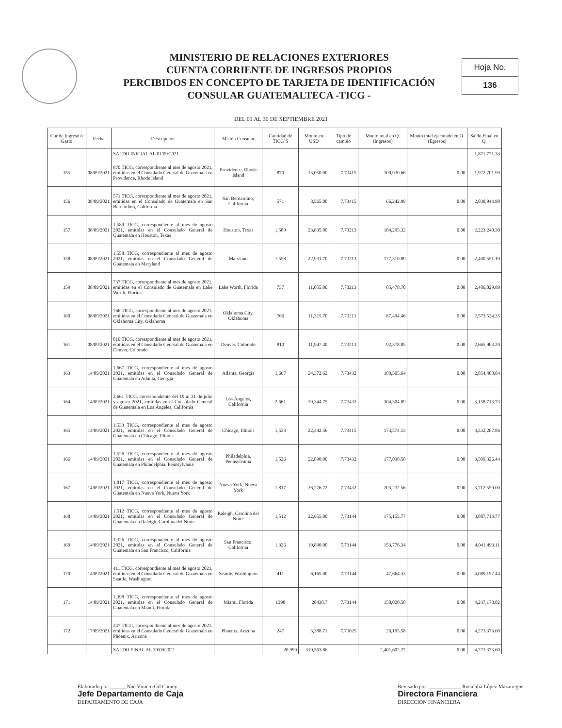MINISTERIO DE RELACIONES EXTERIORES
CUENTA CORRIENTE DE INGRESOS PROPIOS
PERCIBIDOS EN CONCEPTO DE TARJETA DE IDENTIFICACIÓN
CONSULAR GUATEMALTECA -TICG -
Hoja No.
136
DEL 01 AL 30 DE SEPTIEMBRE 2021
| Cur de Ingreso ó Gasto | Fecha | Descripción | Misión Consular | Cantidad de TICG´S | Monto en USD | Tipo de cambio | Monto total en Q. (Ingresos) | Monto total ejecutado en Q. (Egresos) | Saldo Final en Q. |
| --- | --- | --- | --- | --- | --- | --- | --- | --- | --- |
| | | SALDO INICIAL AL 01/09/2021 | | | | | | | 1,871,771.33 |
| 155 | 08/09/2021 | 870 TICG, correspondiente al mes de agosto 2021, emitidas en el Consulado General de Guatemala en Providence, Rhode Island | Providence, Rhode Island | 870 | 13,050.00 | 7.73415 | 100,930.66 | 0.00 | 1,972,701.99 |
| 156 | 08/09/2021 | 571 TICG, correspondiente al mes de agosto 2021, emitidas en el Consulado de Guatemala en San Bernardino, California | San Bernardino, California | 571 | 8,565.00 | 7.73415 | 66,242.99 | 0.00 | 2,038,944.98 |
| 157 | 08/09/2021 | 1,589 TICG, correspondiente al mes de agosto 2021, emitidas en el Consulado General de Guatemala en Houston, Texas | Houston, Texas | 1,589 | 23,835.00 | 7.73213 | 184,295.32 | 0.00 | 2,223,240.30 |
| 158 | 08/09/2021 | 1,558 TICG, correspondiente al mes de agosto 2021, emitidas en el Consulado General de Guatemala en Maryland | Maryland | 1,558 | 22,931.70 | 7.73213 | 177,310.89 | 0.00 | 2,400,551.19 |
| 159 | 08/09/2021 | 737 TICG, correspondiente al mes de agosto 2021, emitidas en el Consulado de Guatemala en Lake Worth, Florida | Lake Worth, Florida | 737 | 11,055.00 | 7.73213 | 85,478.70 | 0.00 | 2,486,029.89 |
| 160 | 08/09/2021 | 766 TICG, correspondiente al mes de agosto 2021, emitidas en el Consulado General de Guatemala en Oklahoma City, Oklahoma | Oklahoma City, Oklahoma | 766 | 11,315.70 | 7.73213 | 87,494.46 | 0.00 | 2,573,524.35 |
| 161 | 08/09/2021 | 810 TICG, correspondiente al mes de agosto 2021, emitidas en el Consulado General de Guatemala en Denver, Colorado | Denver, Colorado | 810 | 11,947.40 | 7.73213 | 92,378.85 | 0.00 | 2,665,903.20 |
| 163 | 14/09/2021 | 1,667 TICG, correspondiente al mes de agosto 2021, emitidas en el Consulado General de Guatemala en Atlanta, Georgia | Atlanta, Georgia | 1,667 | 24,372.62 | 7.73432 | 188,505.64 | 0.00 | 2,854,408.84 |
| 164 | 14/09/2021 | 2,661 TICG, correspondiente del 19 al 31 de julio y agosto 2021, emitidas en el Consulado General de Guatemala en Los Ángeles, California | Los Ángeles, California | 2,661 | 39,344.75 | 7.73432 | 304,304.89 | 0.00 | 3,158,713.73 |
| 165 | 14/09/2021 | 1,533 TICG, correspondiente al mes de agosto 2021, emitidas en el Consulado General de Guatemala en Chicago, Illinois | Chicago, Illinois | 1,533 | 22,442.56 | 7.73415 | 173,574.13 | 0.00 | 3,332,287.86 |
| 166 | 14/09/2021 | 1,526 TICG, correspondiente al mes de agosto 2021, emitidas en el Consulado General de Guatemala en Philadelphia, Pennsylvania | Philadelphia, Pennsylvania | 1,526 | 22,890.00 | 7.73432 | 177,038.58 | 0.00 | 3,509,326.44 |
| 167 | 14/09/2021 | 1,817 TICG, correspondiente al mes de agosto 2021, emitidas en el Consulado General de Guatemala en Nueva York, Nueva York | Nueva York, Nueva York | 1,817 | 26,276.72 | 7.73432 | 203,232.56 | 0.00 | 3,712,559.00 |
| 168 | 14/09/2021 | 1,512 TICG, correspondiente al mes de agosto 2021, emitidas en el Consulado General de Guatemala en Raleigh, Carolina del Norte | Raleigh, Carolina del Norte | 1,512 | 22,655.00 | 7.73144 | 175,155.77 | 0.00 | 3,887,714.77 |
| 169 | 14/09/2021 | 1,326 TICG, correspondiente al mes de agosto 2021, emitidas en el Consulado General de Guatemala en San Francisco, California | San Francisco, California | 1,326 | 19,890.00 | 7.73144 | 153,778.34 | 0.00 | 4,041,493.11 |
| 170 | 14/09/2021 | 411 TICG, correspondiente al mes de agosto 2021, emitidas en el Consulado General de Guatemala en Seattle, Washington | Seattle, Washington | 411 | 6,165.00 | 7.73144 | 47,664.33 | 0.00 | 4,089,157.44 |
| 171 | 14/09/2021 | 1,398 TICG, correspondiente al mes de agosto 2021, emitidas en el Consulado General de Guatemala en Miami, Florida | Miami, Florida | 1398 | 20438.7 | 7.73144 | 158,020.58 | 0.00 | 4,247,178.02 |
| 172 | 17/09/2021 | 247 TICG, correspondiente al mes de agosto 2021, emitidas en el Consulado General de Guatemala en Phoenix, Arizona | Phoenix, Arizona | 247 | 3,388.71 | 7.73025 | 26,195.58 | 0.00 | 4,273,373.60 |
| | | SALDO FINAL AL 30/09/2021 | | 20,999 | 310,563.86 | | 2,401,602.27 | 0.00 | 4,273,373.60 |
Elaborado por: ______Noé Vinicio Gil Camey
Jefe Departamento de Caja
DEPARTAMENTO DE CAJA
Revisado por: ____________ Rosidalia López Mazariegos
Directora Financiera
DIRECCION FINANCIERA